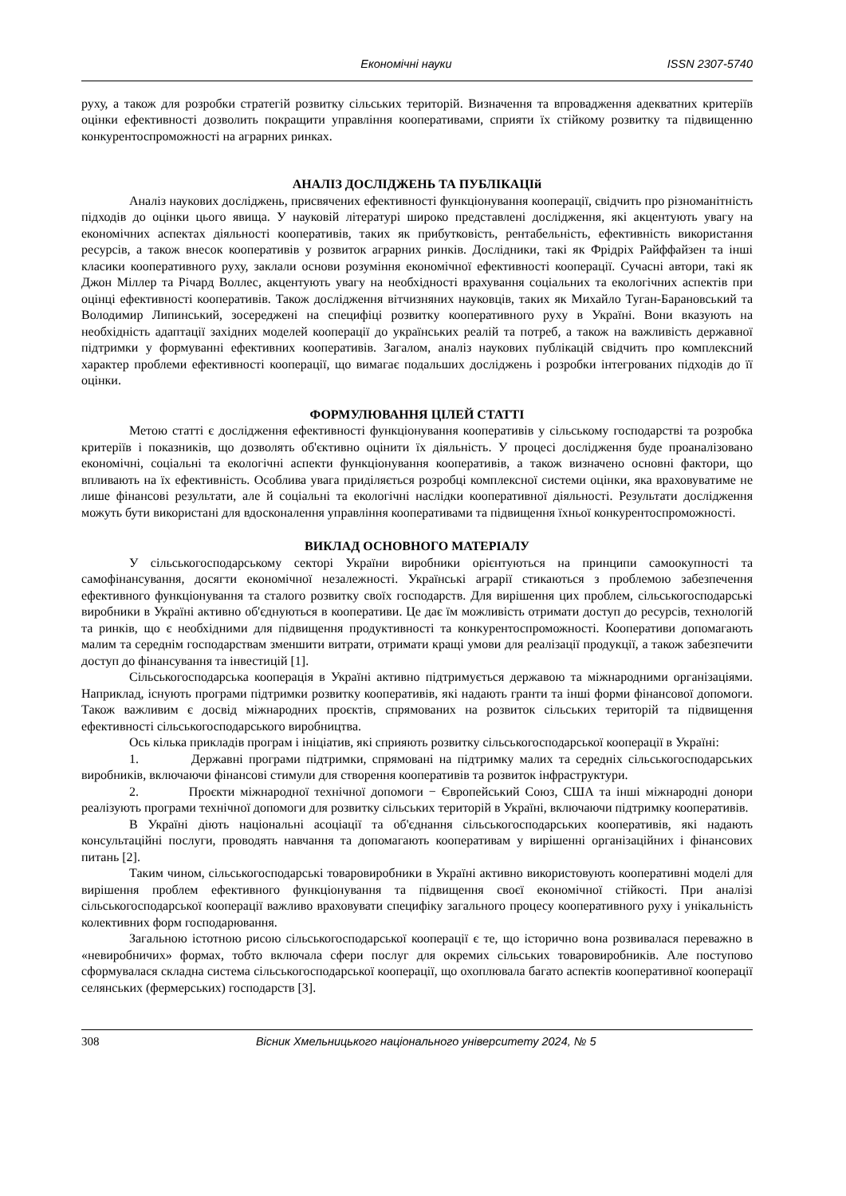Економічні науки ISSN 2307-5740
руху, а також для розробки стратегій розвитку сільських територій. Визначення та впровадження адекватних критеріїв оцінки ефективності дозволить покращити управління кооперативами, сприяти їх стійкому розвитку та підвищенню конкурентоспроможності на аграрних ринках.
АНАЛІЗ ДОСЛІДЖЕНЬ ТА ПУБЛІКАЦІй
Аналіз наукових досліджень, присвячених ефективності функціонування кооперації, свідчить про різноманітність підходів до оцінки цього явища. У науковій літературі широко представлені дослідження, які акцентують увагу на економічних аспектах діяльності кооперативів, таких як прибутковість, рентабельність, ефективність використання ресурсів, а також внесок кооперативів у розвиток аграрних ринків. Дослідники, такі як Фрідріх Райффайзен та інші класики кооперативного руху, заклали основи розуміння економічної ефективності кооперації. Сучасні автори, такі як Джон Міллер та Річард Воллес, акцентують увагу на необхідності врахування соціальних та екологічних аспектів при оцінці ефективності кооперативів. Також дослідження вітчизняних науковців, таких як Михайло Туган-Барановський та Володимир Липинський, зосереджені на специфіці розвитку кооперативного руху в Україні. Вони вказують на необхідність адаптації західних моделей кооперації до українських реалій та потреб, а також на важливість державної підтримки у формуванні ефективних кооперативів. Загалом, аналіз наукових публікацій свідчить про комплексний характер проблеми ефективності кооперації, що вимагає подальших досліджень і розробки інтегрованих підходів до її оцінки.
ФОРМУЛЮВАННЯ ЦІЛЕЙ СТАТТІ
Метою статті є дослідження ефективності функціонування кооперативів у сільському господарстві та розробка критеріїв і показників, що дозволять об'єктивно оцінити їх діяльність. У процесі дослідження буде проаналізовано економічні, соціальні та екологічні аспекти функціонування кооперативів, а також визначено основні фактори, що впливають на їх ефективність. Особлива увага приділяється розробці комплексної системи оцінки, яка враховуватиме не лише фінансові результати, але й соціальні та екологічні наслідки кооперативної діяльності. Результати дослідження можуть бути використані для вдосконалення управління кооперативами та підвищення їхньої конкурентоспроможності.
ВИКЛАД ОСНОВНОГО МАТЕРІАЛУ
У сільськогосподарському секторі України виробники орієнтуються на принципи самоокупності та самофінансування, досягти економічної незалежності. Українські аграрії стикаються з проблемою забезпечення ефективного функціонування та сталого розвитку своїх господарств. Для вирішення цих проблем, сільськогосподарські виробники в Україні активно об'єднуються в кооперативи. Це дає їм можливість отримати доступ до ресурсів, технологій та ринків, що є необхідними для підвищення продуктивності та конкурентоспроможності. Кооперативи допомагають малим та середнім господарствам зменшити витрати, отримати кращі умови для реалізації продукції, а також забезпечити доступ до фінансування та інвестицій [1].
Сільськогосподарська кооперація в Україні активно підтримується державою та міжнародними організаціями. Наприклад, існують програми підтримки розвитку кооперативів, які надають гранти та інші форми фінансової допомоги. Також важливим є досвід міжнародних проєктів, спрямованих на розвиток сільських територій та підвищення ефективності сільськогосподарського виробництва.
Ось кілька прикладів програм і ініціатив, які сприяють розвитку сільськогосподарської кооперації в Україні:
1. Державні програми підтримки, спрямовані на підтримку малих та середніх сільськогосподарських виробників, включаючи фінансові стимули для створення кооперативів та розвиток інфраструктури.
2. Проєкти міжнародної технічної допомоги − Європейський Союз, США та інші міжнародні донори реалізують програми технічної допомоги для розвитку сільських територій в Україні, включаючи підтримку кооперативів.
В Україні діють національні асоціації та об'єднання сільськогосподарських кооперативів, які надають консультаційні послуги, проводять навчання та допомагають кооперативам у вирішенні організаційних і фінансових питань [2].
Таким чином, сільськогосподарські товаровиробники в Україні активно використовують кооперативні моделі для вирішення проблем ефективного функціонування та підвищення своєї економічної стійкості. При аналізі сільськогосподарської кооперації важливо враховувати специфіку загального процесу кооперативного руху і унікальність колективних форм господарювання.
Загальною істотною рисою сільськогосподарської кооперації є те, що історично вона розвивалася переважно в «невиробничих» формах, тобто включала сфери послуг для окремих сільських товаровиробників. Але поступово сформувалася складна система сільськогосподарської кооперації, що охоплювала багато аспектів кооперативної кооперації селянських (фермерських) господарств [3].
308 Вісник Хмельницького національного університету 2024, № 5